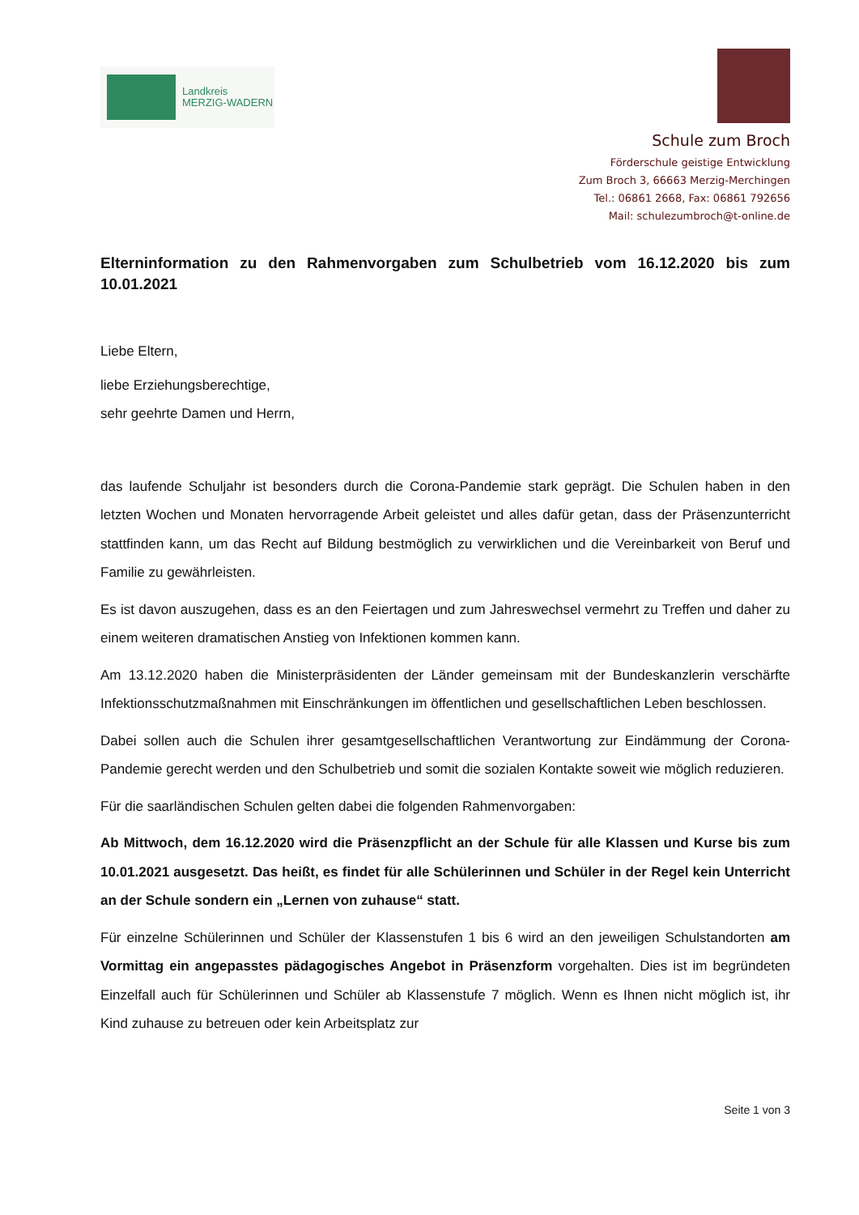Landkreis
MERZIG-WADERN
Schule zum Broch
Förderschule geistige Entwicklung
Zum Broch 3, 66663 Merzig-Merchingen
Tel.: 06861 2668, Fax: 06861 792656
Mail: schulezumbroch@t-online.de
Elterninformation zu den Rahmenvorgaben zum Schulbetrieb vom 16.12.2020 bis zum 10.01.2021
Liebe Eltern,
liebe Erziehungsberechtige,
sehr geehrte Damen und Herrn,
das laufende Schuljahr ist besonders durch die Corona-Pandemie stark geprägt. Die Schulen haben in den letzten Wochen und Monaten hervorragende Arbeit geleistet und alles dafür getan, dass der Präsenzunterricht stattfinden kann, um das Recht auf Bildung bestmöglich zu verwirklichen und die Vereinbarkeit von Beruf und Familie zu gewährleisten.
Es ist davon auszugehen, dass es an den Feiertagen und zum Jahreswechsel vermehrt zu Treffen und daher zu einem weiteren dramatischen Anstieg von Infektionen kommen kann.
Am 13.12.2020 haben die Ministerpräsidenten der Länder gemeinsam mit der Bundeskanzlerin verschärfte Infektionsschutzmaßnahmen mit Einschränkungen im öffentlichen und gesellschaftlichen Leben beschlossen.
Dabei sollen auch die Schulen ihrer gesamtgesellschaftlichen Verantwortung zur Eindämmung der Corona-Pandemie gerecht werden und den Schulbetrieb und somit die sozialen Kontakte soweit wie möglich reduzieren.
Für die saarländischen Schulen gelten dabei die folgenden Rahmenvorgaben:
Ab Mittwoch, dem 16.12.2020 wird die Präsenzpflicht an der Schule für alle Klassen und Kurse bis zum 10.01.2021 ausgesetzt. Das heißt, es findet für alle Schülerinnen und Schüler in der Regel kein Unterricht an der Schule sondern ein „Lernen von zuhause“ statt.
Für einzelne Schülerinnen und Schüler der Klassenstufen 1 bis 6 wird an den jeweiligen Schulstandorten am Vormittag ein angepasstes pädagogisches Angebot in Präsenzform vorgehalten. Dies ist im begründeten Einzelfall auch für Schülerinnen und Schüler ab Klassenstufe 7 möglich. Wenn es Ihnen nicht möglich ist, ihr Kind zuhause zu betreuen oder kein Arbeitsplatz zur
Seite 1 von 3